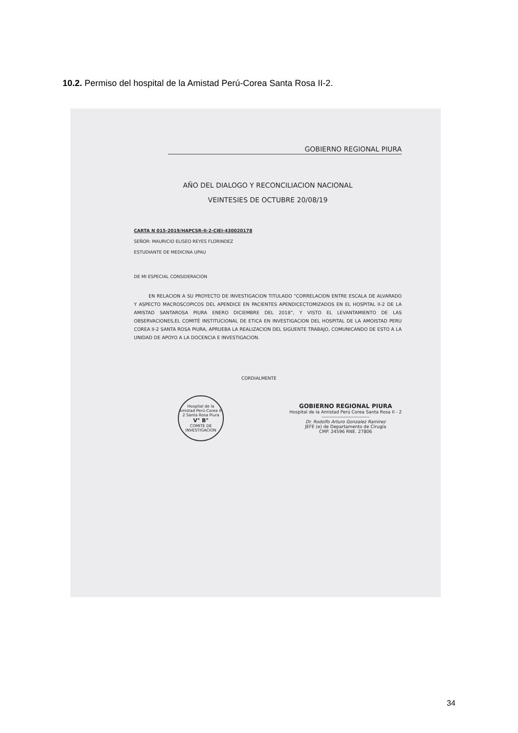10.2. Permiso del hospital de la Amistad Perú-Corea Santa Rosa II-2.
GOBIERNO REGIONAL PIURA
AÑO DEL DIALOGO Y RECONCILIACION NACIONAL
VEINTESIES DE OCTUBRE 20/08/19
CARTA N 015-2019/HAPCSR-II-2-CIEI-430020178
SEÑOR: MAURICIO ELISEO REYES FLORINDEZ
ESTUDIANTE DE MEDICINA UPAU
DE MI ESPECIAL CONSIDERACION
EN RELACION A SU PROYECTO DE INVESTIGACION TITULADO “CORRELACION ENTRE ESCALA DE ALVARADO Y ASPECTO MACROSCOPICOS DEL APENDICE EN PACIENTES APENDICECTOMIZADOS EN EL HOSPITAL II-2 DE LA AMISTAD SANTAROSA PIURA ENERO DICIEMBRE DEL 2018”, Y VISTO EL LEVANTAMIENTO DE LAS OBSERVACIONES,EL COMITÉ INSTITUCIONAL DE ETICA EN INVESTIGACION DEL HOSPITAL DE LA AMOISTAD PERU COREA II-2 SANTA ROSA PIURA, APRUEBA LA REALIZACION DEL SIGUENTE TRABAJO, COMUNICANDO DE ESTO A LA UNIDAD DE APOYO A LA DOCENCIA E INVESTIGACION.
CORDIALMENTE
Hospital de la Amistad Perú-Corea II-2 Santa Rosa Piura
V° B°
COMITE DE INVESTIGACION
GOBIERNO REGIONAL PIURA
Hospital de la Amistad Perú Corea Santa Rosa II - 2
------------------------------
Dr. Rodolfo Arturo Gonzalez Ramirez
JEFE (e) de Departamento de Cirugía
CMP. 24596 RNE. 27806
34